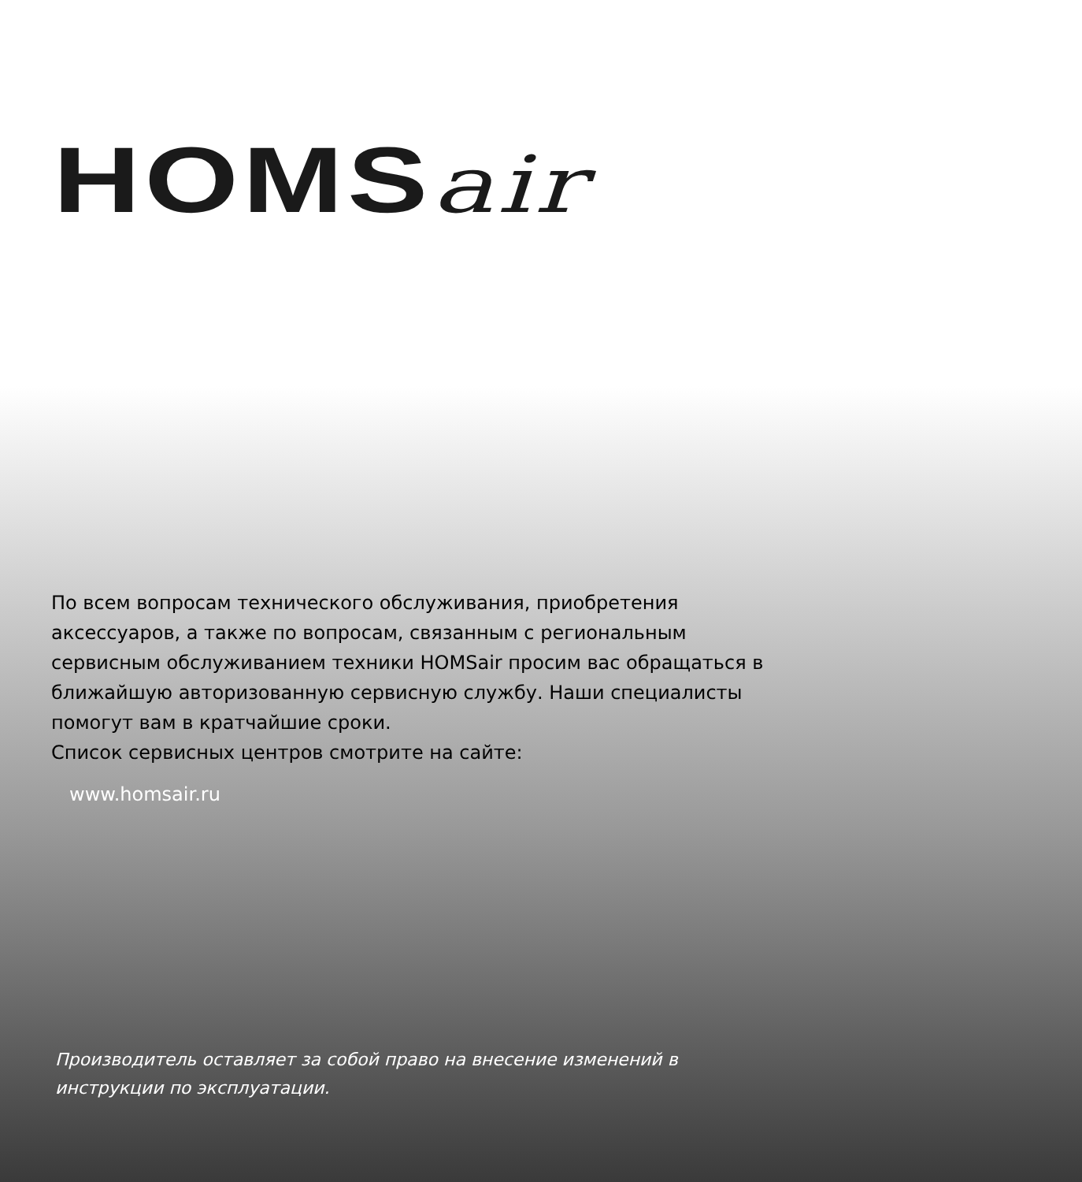HOMSair
По всем вопросам технического обслуживания, приобретения аксессуаров, а также по вопросам, связанным с региональным сервисным обслуживанием техники HOMSair просим вас обращаться в ближайшую авторизованную сервисную службу. Наши специалисты помогут вам в кратчайшие сроки.
Список сервисных центров смотрите на сайте:
www.homsair.ru
Производитель оставляет за собой право на внесение изменений в инструкции по эксплуатации.